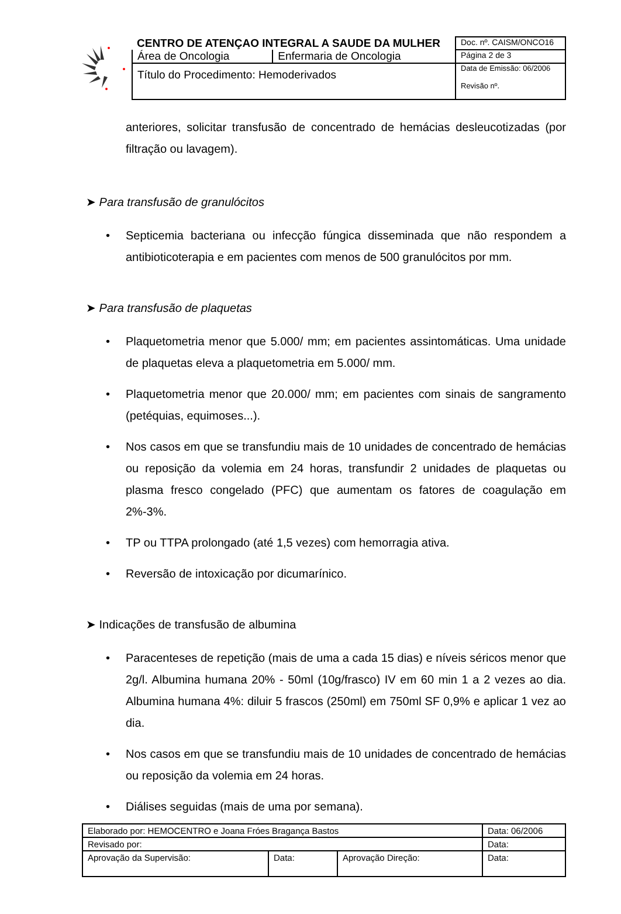| CENTRO DE ATENÇAO INTEGRAL A SAUDE DA MULHER | | Doc. nº. CAISM/ONCO16 |
| Área de Oncologia | Enfermaria de Oncologia | Página 2 de 3 |
| Título do Procedimento: Hemoderivados | | Data de Emissão: 06/2006 |
| | | Revisão nº. |
anteriores, solicitar transfusão de concentrado de hemácias desleucotizadas (por filtração ou lavagem).
➤ Para transfusão de granulócitos
• Septicemia bacteriana ou infecção fúngica disseminada que não respondem a antibioticoterapia e em pacientes com menos de 500 granulócitos por mm.
➤ Para transfusão de plaquetas
• Plaquetometria menor que 5.000/ mm; em pacientes assintomáticas. Uma unidade de plaquetas eleva a plaquetometria em 5.000/ mm.
• Plaquetometria menor que 20.000/ mm; em pacientes com sinais de sangramento (petéquias, equimoses...).
• Nos casos em que se transfundiu mais de 10 unidades de concentrado de hemácias ou reposição da volemia em 24 horas, transfundir 2 unidades de plaquetas ou plasma fresco congelado (PFC) que aumentam os fatores de coagulação em 2%-3%.
• TP ou TTPA prolongado (até 1,5 vezes) com hemorragia ativa.
• Reversão de intoxicação por dicumarínico.
➤ Indicações de transfusão de albumina
• Paracenteses de repetição (mais de uma a cada 15 dias) e níveis séricos menor que 2g/l. Albumina humana 20% - 50ml (10g/frasco) IV em 60 min 1 a 2 vezes ao dia. Albumina humana 4%: diluir 5 frascos (250ml) em 750ml SF 0,9% e aplicar 1 vez ao dia.
• Nos casos em que se transfundiu mais de 10 unidades de concentrado de hemácias ou reposição da volemia em 24 horas.
• Diálises seguidas (mais de uma por semana).
| Elaborado por: HEMOCENTRO e Joana Fróes Bragança Bastos | | | Data: 06/2006 |
| Revisado por: | | | Data: |
| Aprovação da Supervisão: | Data: | Aprovação Direção: | Data: |